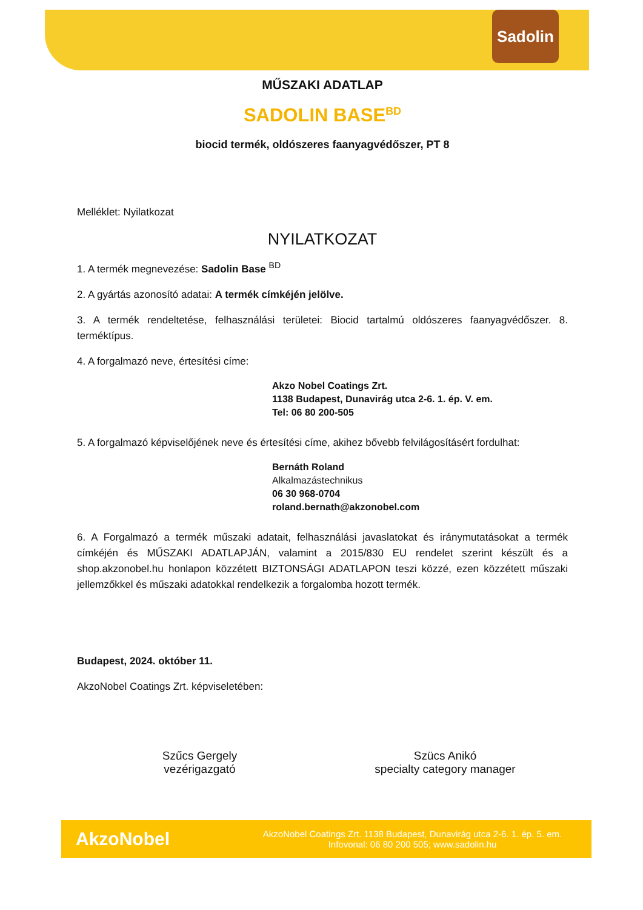Sadolin
MŰSZAKI ADATLAP
SADOLIN BASE<sup>BD</sup>
biocid termék, oldószeres faanyagvédőszer, PT 8
Melléklet: Nyilatkozat
NYILATKOZAT
1. A termék megnevezése: Sadolin Base <sup>BD</sup>
2. A gyártás azonosító adatai: A termék címkéjén jelölve.
3. A termék rendeltetése, felhasználási területei: Biocid tartalmú oldószeres faanyagvédőszer. 8. terméktípus.
4. A forgalmazó neve, értesítési címe:
Akzo Nobel Coatings Zrt.
1138 Budapest, Dunavirág utca 2-6. 1. ép. V. em.
Tel: 06 80 200-505
5. A forgalmazó képviselőjének neve és értesítési címe, akihez bővebb felvilágosításért fordulhat:
Bernáth Roland
Alkalmazástechnikus
06 30 968-0704
roland.bernath@akzonobel.com
6. A Forgalmazó a termék műszaki adatait, felhasználási javaslatokat és iránymutatásokat a termék címkéjén és MŰSZAKI ADATLAPJÁN, valamint a 2015/830 EU rendelet szerint készült és a shop.akzonobel.hu honlapon közzétett BIZTONSÁGI ADATLAPON teszi közzé, ezen közzétett műszaki jellemzőkkel és műszaki adatokkal rendelkezik a forgalomba hozott termék.
Budapest, 2024. október 11.
AkzoNobel Coatings Zrt. képviseletében:
Szűcs Gergely
vezérigazgató
Szücs Anikó
specialty category manager
AkzoNobel AkzoNobel Coatings Zrt. 1138 Budapest, Dunavirág utca 2-6. 1. ép. 5. em.
Infovonal: 06 80 200 505; www.sadolin.hu